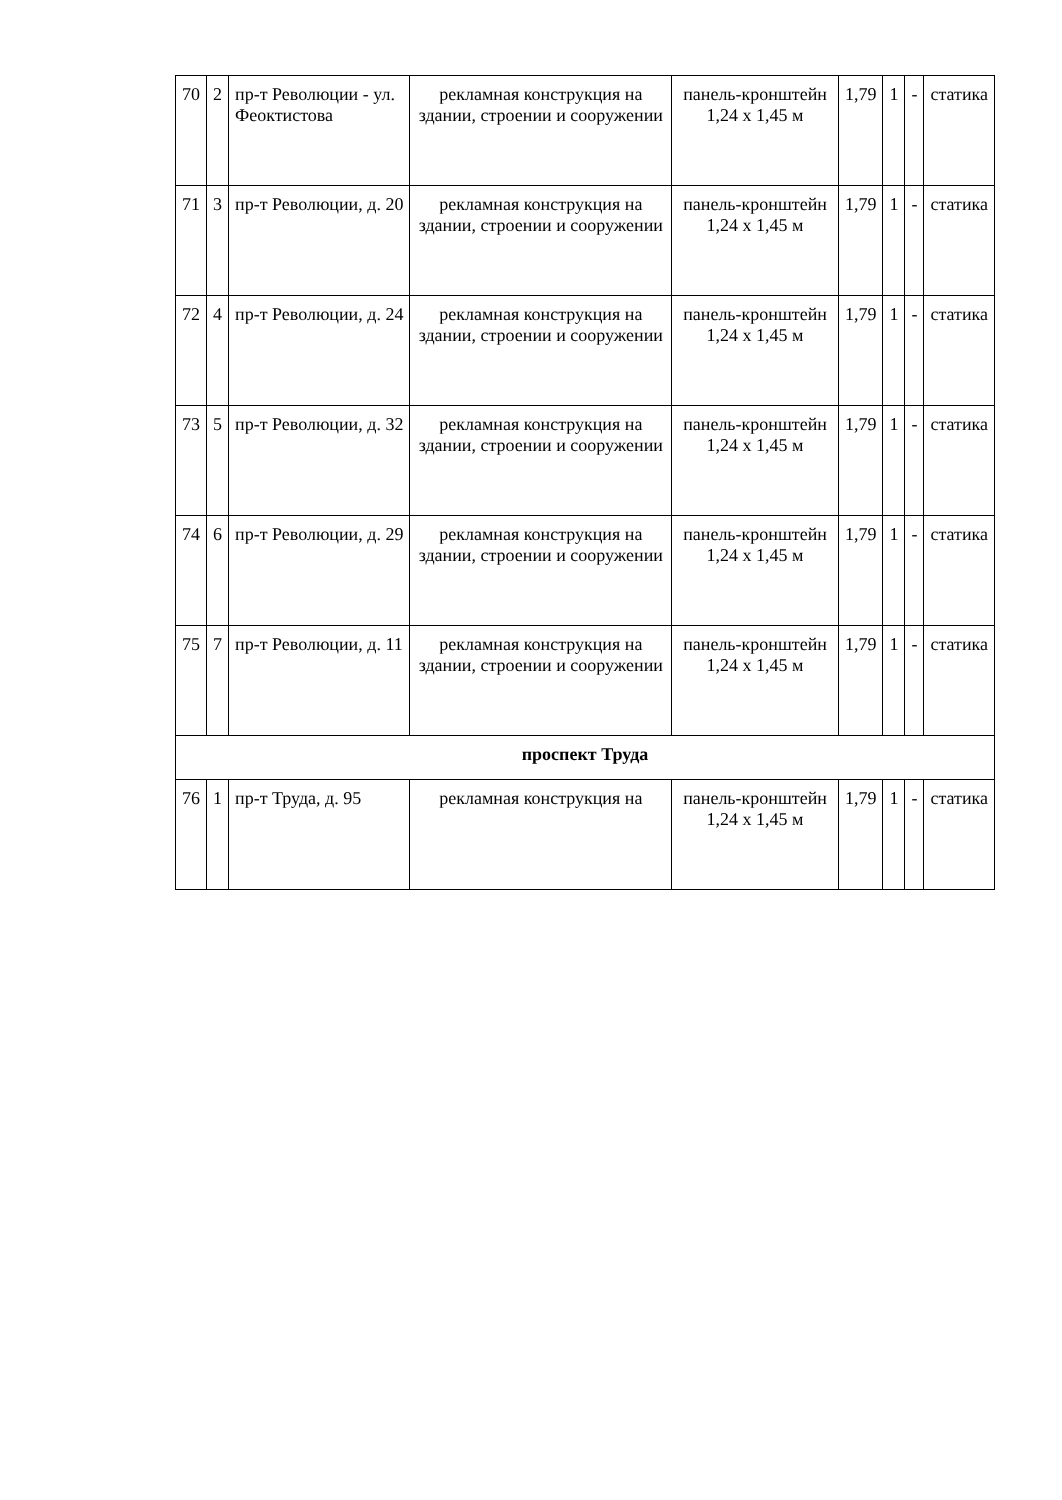| 70 | 2 | пр-т Революции - ул. Феоктистова | рекламная конструкция на здании, строении и сооружении | панель-кронштейн 1,24 х 1,45 м | 1,79 | 1 | - | статика |
| 71 | 3 | пр-т Революции, д. 20 | рекламная конструкция на здании, строении и сооружении | панель-кронштейн 1,24 х 1,45 м | 1,79 | 1 | - | статика |
| 72 | 4 | пр-т Революции, д. 24 | рекламная конструкция на здании, строении и сооружении | панель-кронштейн 1,24 х 1,45 м | 1,79 | 1 | - | статика |
| 73 | 5 | пр-т Революции, д. 32 | рекламная конструкция на здании, строении и сооружении | панель-кронштейн 1,24 х 1,45 м | 1,79 | 1 | - | статика |
| 74 | 6 | пр-т Революции, д. 29 | рекламная конструкция на здании, строении и сооружении | панель-кронштейн 1,24 х 1,45 м | 1,79 | 1 | - | статика |
| 75 | 7 | пр-т Революции, д. 11 | рекламная конструкция на здании, строении и сооружении | панель-кронштейн 1,24 х 1,45 м | 1,79 | 1 | - | статика |
| проспект Труда | | | | | | | | |
| 76 | 1 | пр-т Труда, д. 95 | рекламная конструкция на | панель-кронштейн 1,24 х 1,45 м | 1,79 | 1 | - | статика |